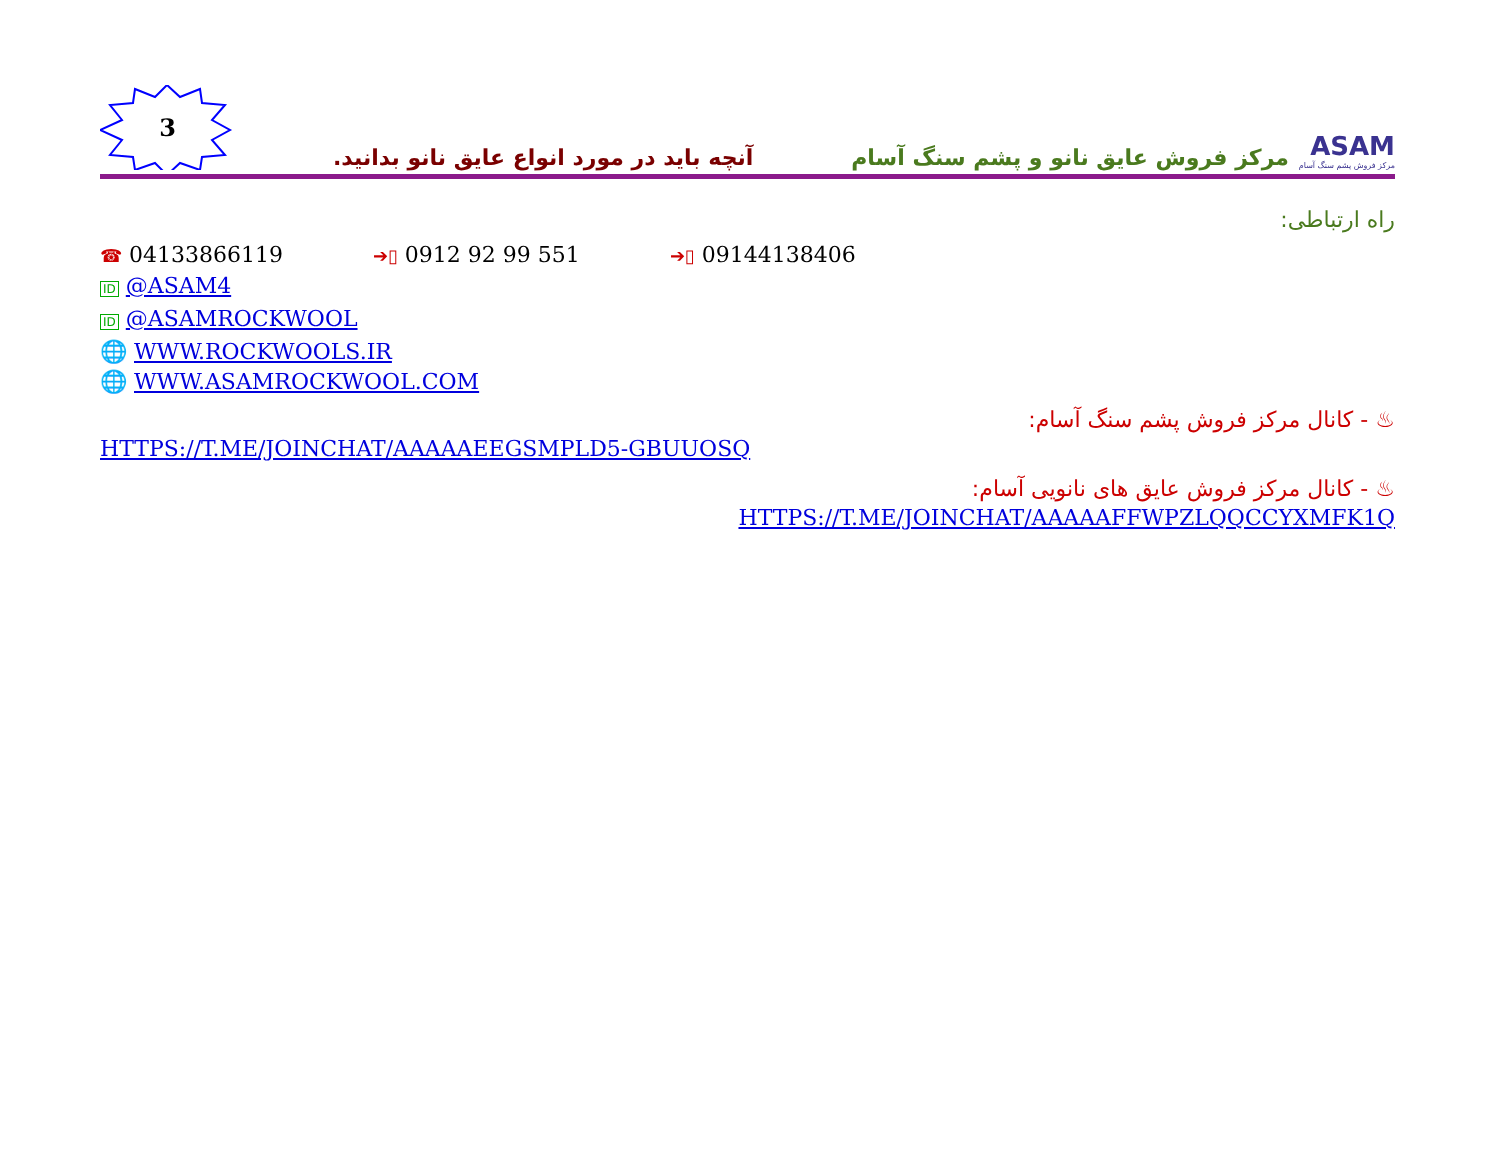3
آنچه باید در مورد انواع عایق نانو بدانید.
مرکز فروش عایق نانو و پشم سنگ آسام
ASAM
مرکز فروش پشم سنگ آسام
راه ارتباطی:
☎ 04133866119 ➔▯ 0912 92 99 551 ➔▯ 09144138406
ID @ASAM4
ID @ASAMROCKWOOL
🌐 WWW.ROCKWOOLS.IR
🌐 WWW.ASAMROCKWOOL.COM
♨ - کانال مرکز فروش پشم سنگ آسام:
HTTPS://T.ME/JOINCHAT/AAAAAEEGSMPLD5-GBUUOSQ
♨ - کانال مرکز فروش عایق های نانویی آسام:
HTTPS://T.ME/JOINCHAT/AAAAAFFWPZLQQCCYXMFK1Q